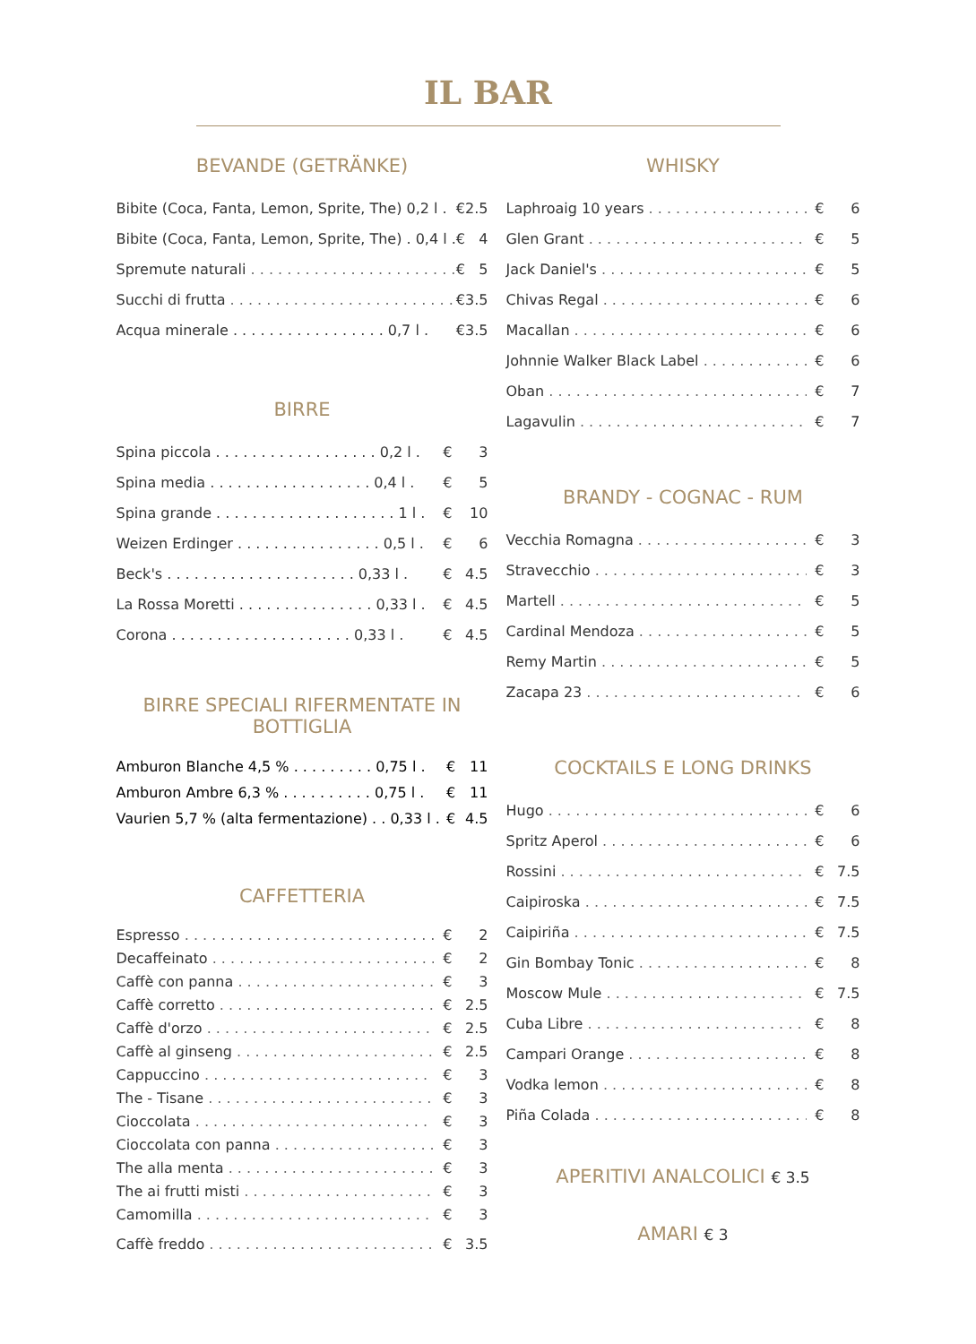IL BAR
BEVANDE (GETRÄNKE)
| Bibite (Coca, Fanta, Lemon, Sprite, The) 0,2 l . | € | 2.5 |
| Bibite (Coca, Fanta, Lemon, Sprite, The) . 0,4 l . | € | 4 |
| Spremute naturali | € | 5 |
| Succhi di frutta | € | 3.5 |
| Acqua minerale . . . . . . . . . . . . . . . . . 0,7 l . | € | 3.5 |
BIRRE
| Spina piccola . . . . . . . . . . . . . . . . . . 0,2 l . | € | 3 |
| Spina media . . . . . . . . . . . . . . . . . . 0,4 l . | € | 5 |
| Spina grande . . . . . . . . . . . . . . . . . . . . 1 l . | € | 10 |
| Weizen Erdinger . . . . . . . . . . . . . . . . 0,5 l . | € | 6 |
| Beck's . . . . . . . . . . . . . . . . . . . . . 0,33 l . | € | 4.5 |
| La Rossa Moretti . . . . . . . . . . . . . . . 0,33 l . | € | 4.5 |
| Corona . . . . . . . . . . . . . . . . . . . . 0,33 l . | € | 4.5 |
BIRRE SPECIALI RIFERMENTATE IN BOTTIGLIA
| Amburon Blanche 4,5 % . . . . . . . . . 0,75 l . | € | 11 |
| Amburon Ambre 6,3 % . . . . . . . . . . 0,75 l . | € | 11 |
| Vaurien 5,7 % (alta fermentazione) . . 0,33 l . | € | 4.5 |
CAFFETTERIA
| Espresso | € | 2 |
| Decaffeinato | € | 2 |
| Caffè con panna | € | 3 |
| Caffè corretto | € | 2.5 |
| Caffè d'orzo | € | 2.5 |
| Caffè al ginseng | € | 2.5 |
| Cappuccino | € | 3 |
| The - Tisane | € | 3 |
| Cioccolata | € | 3 |
| Cioccolata con panna | € | 3 |
| The alla menta | € | 3 |
| The ai frutti misti | € | 3 |
| Camomilla | € | 3 |
| Caffè freddo | € | 3.5 |
WHISKY
| Laphroaig 10 years | € | 6 |
| Glen Grant | € | 5 |
| Jack Daniel's | € | 5 |
| Chivas Regal | € | 6 |
| Macallan | € | 6 |
| Johnnie Walker Black Label | € | 6 |
| Oban | € | 7 |
| Lagavulin | € | 7 |
BRANDY - COGNAC - RUM
| Vecchia Romagna | € | 3 |
| Stravecchio | € | 3 |
| Martell | € | 5 |
| Cardinal Mendoza | € | 5 |
| Remy Martin | € | 5 |
| Zacapa 23 | € | 6 |
COCKTAILS E LONG DRINKS
| Hugo | € | 6 |
| Spritz Aperol | € | 6 |
| Rossini | € | 7.5 |
| Caipiroska | € | 7.5 |
| Caipiriña | € | 7.5 |
| Gin Bombay Tonic | € | 8 |
| Moscow Mule | € | 7.5 |
| Cuba Libre | € | 8 |
| Campari Orange | € | 8 |
| Vodka lemon | € | 8 |
| Piña Colada | € | 8 |
APERITIVI ANALCOLICI € 3.5
AMARI € 3